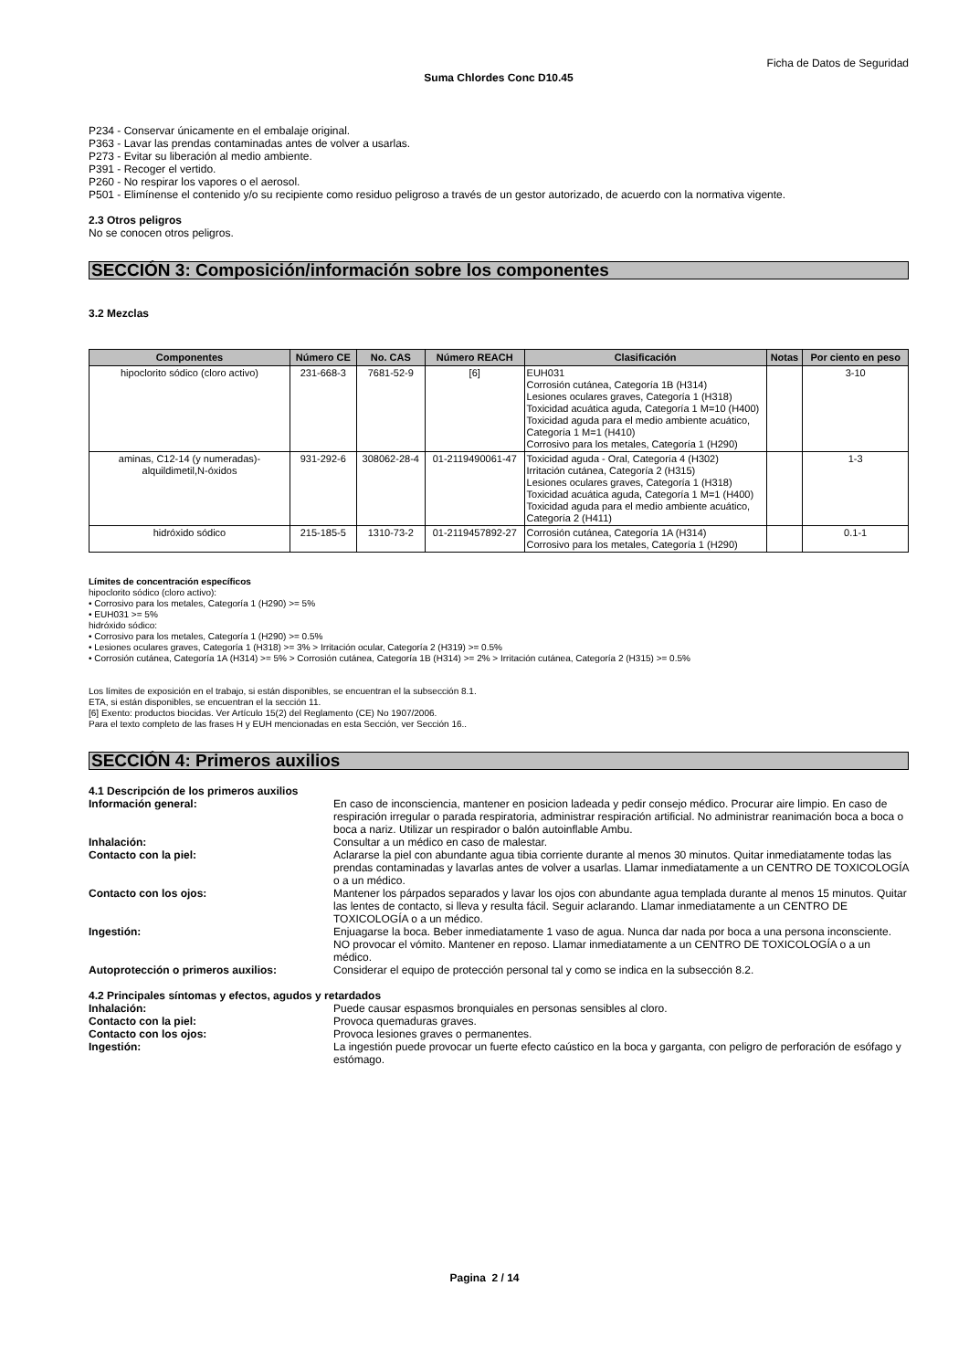Ficha de Datos de Seguridad
Suma Chlordes Conc D10.45
P234 - Conservar únicamente en el embalaje original.
P363 - Lavar las prendas contaminadas antes de volver a usarlas.
P273 - Evitar su liberación al medio ambiente.
P391 - Recoger el vertido.
P260 - No respirar los vapores o el aerosol.
P501 - Elimínense el contenido y/o su recipiente como residuo peligroso a través de un gestor autorizado, de acuerdo con la normativa vigente.
2.3 Otros peligros
No se conocen otros peligros.
SECCIÓN 3: Composición/información sobre los componentes
3.2 Mezclas
| Componentes | Número CE | No. CAS | Número REACH | Clasificación | Notas | Por ciento en peso |
| --- | --- | --- | --- | --- | --- | --- |
| hipoclorito sódico (cloro activo) | 231-668-3 | 7681-52-9 | [6] | EUH031 Corrosión cutánea, Categoría 1B (H314) Lesiones oculares graves, Categoría 1 (H318) Toxicidad acuática aguda, Categoría 1 M=10 (H400) Toxicidad aguda para el medio ambiente acuático, Categoría 1 M=1 (H410) Corrosivo para los metales, Categoría 1 (H290) | | 3-10 |
| aminas, C12-14 (y numeradas)-alquildimetil,N-óxidos | 931-292-6 | 308062-28-4 | 01-2119490061-47 | Toxicidad aguda - Oral, Categoría 4 (H302) Irritación cutánea, Categoría 2 (H315) Lesiones oculares graves, Categoría 1 (H318) Toxicidad acuática aguda, Categoría 1 M=1 (H400) Toxicidad aguda para el medio ambiente acuático, Categoría 2 (H411) | | 1-3 |
| hidróxido sódico | 215-185-5 | 1310-73-2 | 01-2119457892-27 | Corrosión cutánea, Categoría 1A (H314) Corrosivo para los metales, Categoría 1 (H290) | | 0.1-1 |
Límites de concentración específicos
hipoclorito sódico (cloro activo):
• Corrosivo para los metales, Categoría 1 (H290) >= 5%
• EUH031 >= 5%
hidróxido sódico:
• Corrosivo para los metales, Categoría 1 (H290) >= 0.5%
• Lesiones oculares graves, Categoría 1 (H318) >= 3% > Irritación ocular, Categoría 2 (H319) >= 0.5%
• Corrosión cutánea, Categoría 1A (H314) >= 5% > Corrosión cutánea, Categoría 1B (H314) >= 2% > Irritación cutánea, Categoría 2 (H315) >= 0.5%
Los límites de exposición en el trabajo, si están disponibles, se encuentran el la subsección 8.1.
ETA, si están disponibles, se encuentran el la sección 11.
[6] Exento: productos biocidas. Ver Artículo 15(2) del Reglamento (CE) No 1907/2006.
Para el texto completo de las frases H y EUH mencionadas en esta Sección, ver Sección 16..
SECCIÓN 4: Primeros auxilios
4.1 Descripción de los primeros auxilios
| Información general: | En caso de inconsciencia, mantener en posicion ladeada y pedir consejo médico. Procurar aire limpio. En caso de respiración irregular o parada respiratoria, administrar respiración artificial. No administrar reanimación boca a boca o boca a nariz. Utilizar un respirador o balón autoinflable Ambu. |
| Inhalación: | Consultar a un médico en caso de malestar. |
| Contacto con la piel: | Aclararse la piel con abundante agua tibia corriente durante al menos 30 minutos. Quitar inmediatamente todas las prendas contaminadas y lavarlas antes de volver a usarlas. Llamar inmediatamente a un CENTRO DE TOXICOLOGÍA o a un médico. |
| Contacto con los ojos: | Mantener los párpados separados y lavar los ojos con abundante agua templada durante al menos 15 minutos. Quitar las lentes de contacto, si lleva y resulta fácil. Seguir aclarando. Llamar inmediatamente a un CENTRO DE TOXICOLOGÍA o a un médico. |
| Ingestión: | Enjuagarse la boca. Beber inmediatamente 1 vaso de agua. Nunca dar nada por boca a una persona inconsciente. NO provocar el vómito. Mantener en reposo. Llamar inmediatamente a un CENTRO DE TOXICOLOGÍA o a un médico. |
| Autoprotección o primeros auxilios: | Considerar el equipo de protección personal tal y como se indica en la subsección 8.2. |
4.2 Principales síntomas y efectos, agudos y retardados
| Inhalación: | Puede causar espasmos bronquiales en personas sensibles al cloro. |
| Contacto con la piel: | Provoca quemaduras graves. |
| Contacto con los ojos: | Provoca lesiones graves o permanentes. |
| Ingestión: | La ingestión puede provocar un fuerte efecto caústico en la boca y garganta, con peligro de perforación de esófago y estómago. |
Pagina 2 / 14